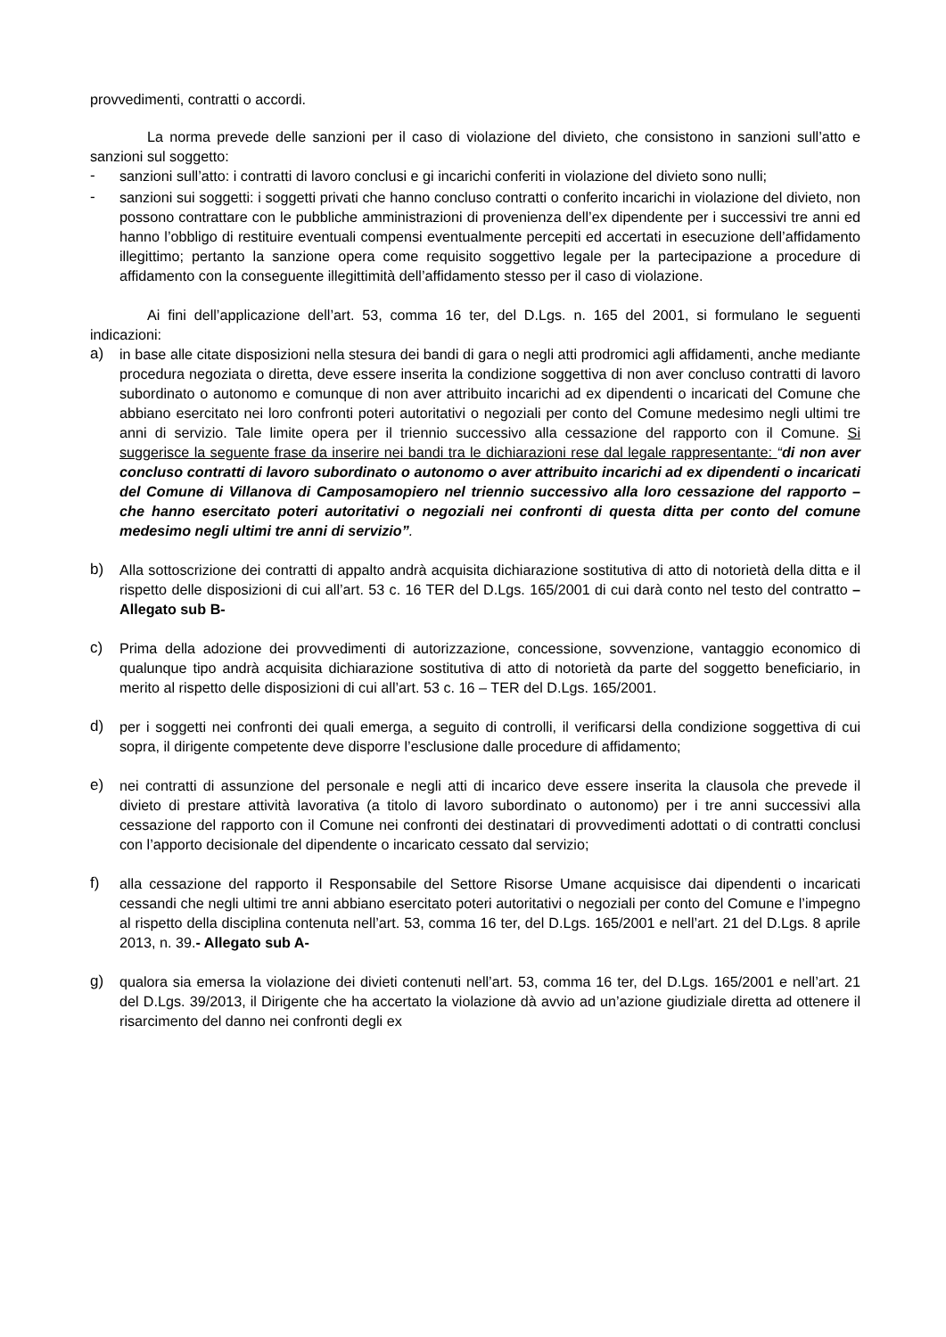provvedimenti, contratti o accordi.
La norma prevede delle sanzioni per il caso di violazione del divieto, che consistono in sanzioni sull’atto e sanzioni sul soggetto:
- sanzioni sull’atto: i contratti di lavoro conclusi e gi incarichi conferiti in violazione del divieto sono nulli;
- sanzioni sui soggetti: i soggetti privati che hanno concluso contratti o conferito incarichi in violazione del divieto, non possono contrattare con le pubbliche amministrazioni di provenienza dell’ex dipendente per i successivi tre anni ed hanno l’obbligo di restituire eventuali compensi eventualmente percepiti ed accertati in esecuzione dell’affidamento illegittimo; pertanto la sanzione opera come requisito soggettivo legale per la partecipazione a procedure di affidamento con la conseguente illegittimità dell’affidamento stesso per il caso di violazione.
Ai fini dell’applicazione dell’art. 53, comma 16 ter, del D.Lgs. n. 165 del 2001, si formulano le seguenti indicazioni:
a) in base alle citate disposizioni nella stesura dei bandi di gara o negli atti prodromici agli affidamenti, anche mediante procedura negoziata o diretta, deve essere inserita la condizione soggettiva di non aver concluso contratti di lavoro subordinato o autonomo e comunque di non aver attribuito incarichi ad ex dipendenti o incaricati del Comune che abbiano esercitato nei loro confronti poteri autoritativi o negoziali per conto del Comune medesimo negli ultimi tre anni di servizio. Tale limite opera per il triennio successivo alla cessazione del rapporto con il Comune. Si suggerisce la seguente frase da inserire nei bandi tra le dichiarazioni rese dal legale rappresentante: “di non aver concluso contratti di lavoro subordinato o autonomo o aver attribuito incarichi ad ex dipendenti o incaricati del Comune di Villanova di Camposamopiero nel triennio successivo alla loro cessazione del rapporto – che hanno esercitato poteri autoritativi o negoziali nei confronti di questa ditta per conto del comune medesimo negli ultimi tre anni di servizio”.
b) Alla sottoscrizione dei contratti di appalto andrà acquisita dichiarazione sostitutiva di atto di notorietà della ditta e il rispetto delle disposizioni di cui all’art. 53 c. 16 TER del D.Lgs. 165/2001 di cui darà conto nel testo del contratto – Allegato sub B-
c) Prima della adozione dei provvedimenti di autorizzazione, concessione, sovvenzione, vantaggio economico di qualunque tipo andrà acquisita dichiarazione sostitutiva di atto di notorietà da parte del soggetto beneficiario, in merito al rispetto delle disposizioni di cui all’art. 53 c. 16 – TER del D.Lgs. 165/2001.
d) per i soggetti nei confronti dei quali emerga, a seguito di controlli, il verificarsi della condizione soggettiva di cui sopra, il dirigente competente deve disporre l’esclusione dalle procedure di affidamento;
e) nei contratti di assunzione del personale e negli atti di incarico deve essere inserita la clausola che prevede il divieto di prestare attività lavorativa (a titolo di lavoro subordinato o autonomo) per i tre anni successivi alla cessazione del rapporto con il Comune nei confronti dei destinatari di provvedimenti adottati o di contratti conclusi con l’apporto decisionale del dipendente o incaricato cessato dal servizio;
f) alla cessazione del rapporto il Responsabile del Settore Risorse Umane acquisisce dai dipendenti o incaricati cessandi che negli ultimi tre anni abbiano esercitato poteri autoritativi o negoziali per conto del Comune e l’impegno al rispetto della disciplina contenuta nell’art. 53, comma 16 ter, del D.Lgs. 165/2001 e nell’art. 21 del D.Lgs. 8 aprile 2013, n. 39.- Allegato sub A-
g) qualora sia emersa la violazione dei divieti contenuti nell’art. 53, comma 16 ter, del D.Lgs. 165/2001 e nell’art. 21 del D.Lgs. 39/2013, il Dirigente che ha accertato la violazione dà avvio ad un’azione giudiziale diretta ad ottenere il risarcimento del danno nei confronti degli ex